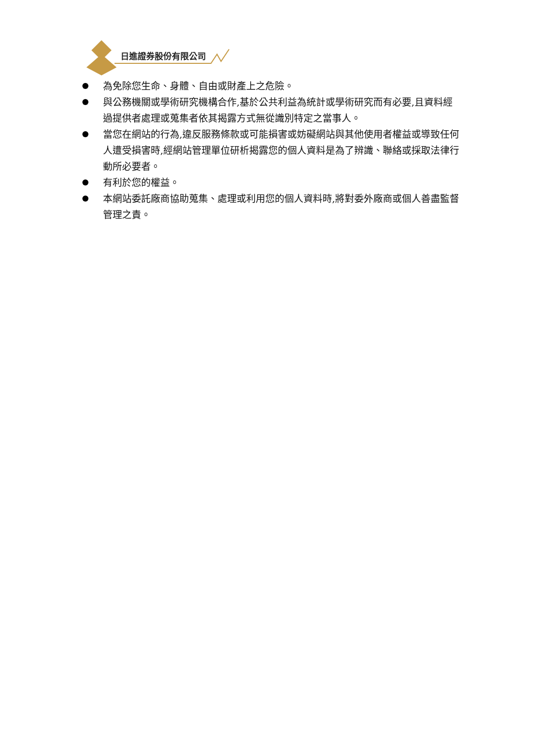日進證券股份有限公司
為免除您生命、身體、自由或財產上之危險。
與公務機關或學術研究機構合作,基於公共利益為統計或學術研究而有必要,且資料經過提供者處理或蒐集者依其揭露方式無從識別特定之當事人。
當您在網站的行為,違反服務條款或可能損害或妨礙網站與其他使用者權益或導致任何人遭受損害時,經網站管理單位研析揭露您的個人資料是為了辨識、聯絡或採取法律行動所必要者。
有利於您的權益。
本網站委託廠商協助蒐集、處理或利用您的個人資料時,將對委外廠商或個人善盡監督管理之責。